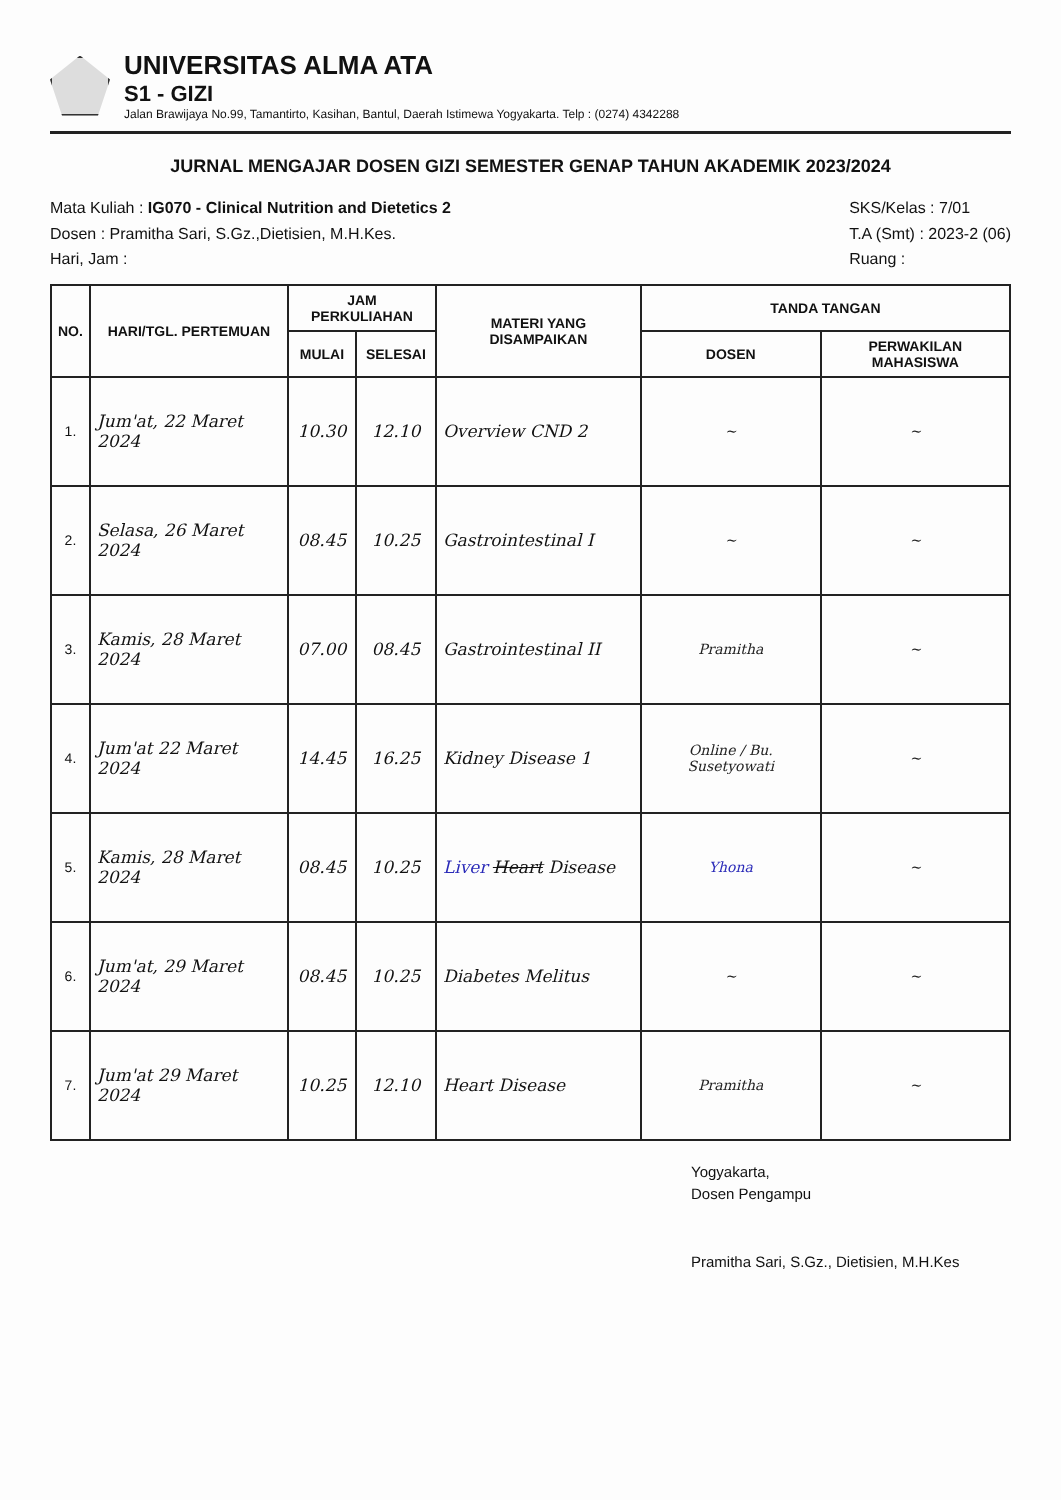UNIVERSITAS ALMA ATA
S1 - GIZI
Jalan Brawijaya No.99, Tamantirto, Kasihan, Bantul, Daerah Istimewa Yogyakarta. Telp : (0274) 4342288
JURNAL MENGAJAR DOSEN GIZI SEMESTER GENAP TAHUN AKADEMIK 2023/2024
Mata Kuliah : IG070 - Clinical Nutrition and Dietetics 2
Dosen : Pramitha Sari, S.Gz.,Dietisien, M.H.Kes.
Hari, Jam :
SKS/Kelas : 7/01
T.A (Smt) : 2023-2 (06)
Ruang :
| NO. | HARI/TGL. PERTEMUAN | JAM PERKULIAHAN | | MATERI YANG DISAMPAIKAN | TANDA TANGAN | |
| --- | --- | --- | --- | --- | --- | --- |
| | | MULAI | SELESAI | | DOSEN | PERWAKILAN MAHASISWA |
| 1. | Jum'at, 22 Maret 2024 | 10.30 | 12.10 | Overview CND 2 | ~ | ~ |
| 2. | Selasa, 26 Maret 2024 | 08.45 | 10.25 | Gastrointestinal I | ~ | ~ |
| 3. | Kamis, 28 Maret 2024 | 07.00 | 08.45 | Gastrointestinal II | Pramitha | ~ |
| 4. | Jum'at 22 Maret 2024 | 14.45 | 16.25 | Kidney Disease 1 | Online / Bu. Susetyowati | ~ |
| 5. | Kamis, 28 Maret 2024 | 08.45 | 10.25 | Liver Heart Disease | Yhona | ~ |
| 6. | Jum'at, 29 Maret 2024 | 08.45 | 10.25 | Diabetes Melitus | ~ | ~ |
| 7. | Jum'at 29 Maret 2024 | 10.25 | 12.10 | Heart Disease | Pramitha | ~ |
Yogyakarta,
Dosen Pengampu
Pramitha Sari, S.Gz., Dietisien, M.H.Kes